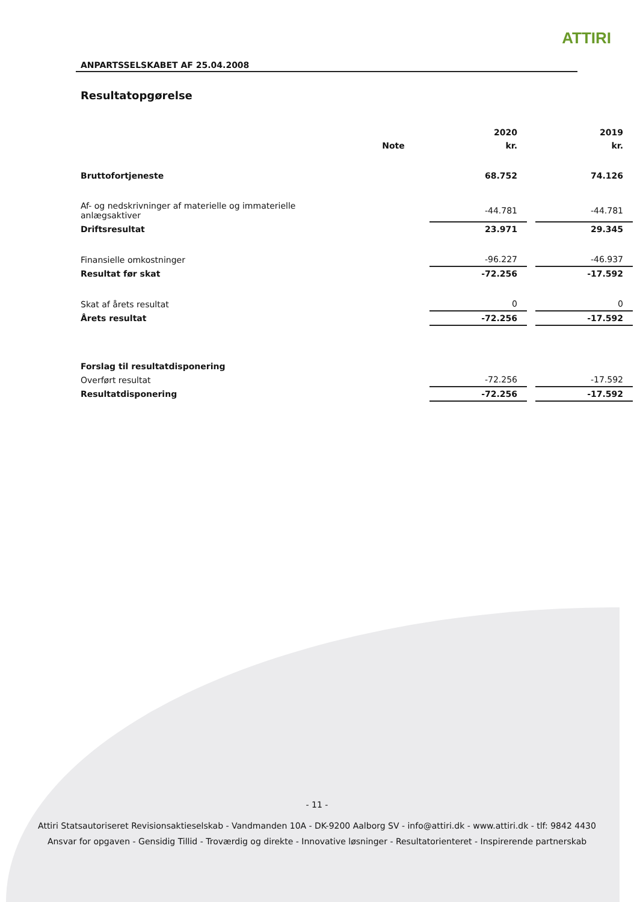ATTIRI
ANPARTSSELSKABET AF 25.04.2008
Resultatopgørelse
| | | 2020 | | 2019 |
| --- | --- | --- | --- | --- |
| | Note | kr. | | kr. |
| Bruttofortjeneste | | 68.752 | | 74.126 |
| Af- og nedskrivninger af materielle og immaterielle anlægsaktiver | | -44.781 | | -44.781 |
| Driftsresultat | | 23.971 | | 29.345 |
| Finansielle omkostninger | | -96.227 | | -46.937 |
| Resultat før skat | | -72.256 | | -17.592 |
| Skat af årets resultat | | 0 | | 0 |
| Årets resultat | | -72.256 | | -17.592 |
| Forslag til resultatdisponering | | | | |
| Overført resultat | | -72.256 | | -17.592 |
| Resultatdisponering | | -72.256 | | -17.592 |
- 11 -
Attiri Statsautoriseret Revisionsaktieselskab - Vandmanden 10A - DK-9200 Aalborg SV - info@attiri.dk - www.attiri.dk - tlf: 9842 4430
Ansvar for opgaven - Gensidig Tillid - Troværdig og direkte - Innovative løsninger - Resultatorienteret - Inspirerende partnerskab